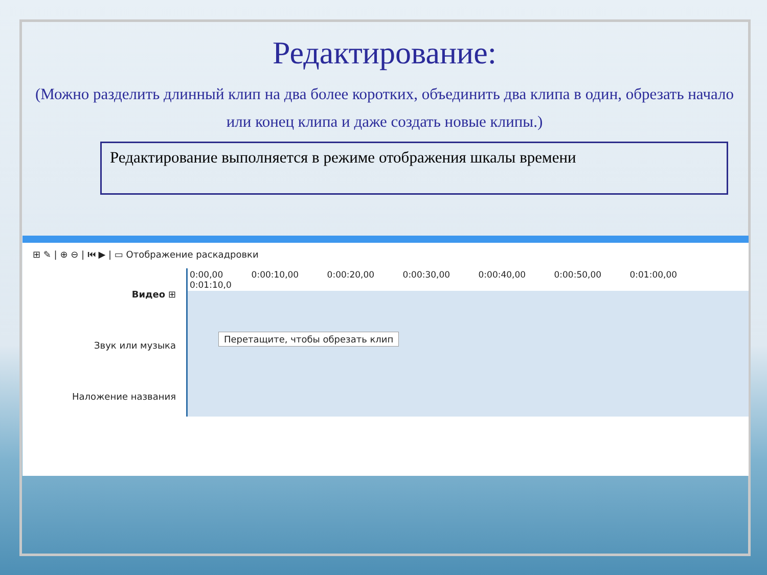Редактирование:
(Можно разделить длинный клип на два более коротких, объединить два клипа в один, обрезать начало или конец клипа и даже создать новые клипы.)
Редактирование выполняется в режиме отображения шкалы времени
⊞ ✎ | ⊕ ⊖ | ⏮ ▶ | ▭ Отображение раскадровки
Видео ⊞
Звук или музыка
Наложение названия
0:00,00 0:00:10,00 0:00:20,00 0:00:30,00 0:00:40,00 0:00:50,00 0:01:00,00 0:01:10,0
Перетащите, чтобы обрезать клип